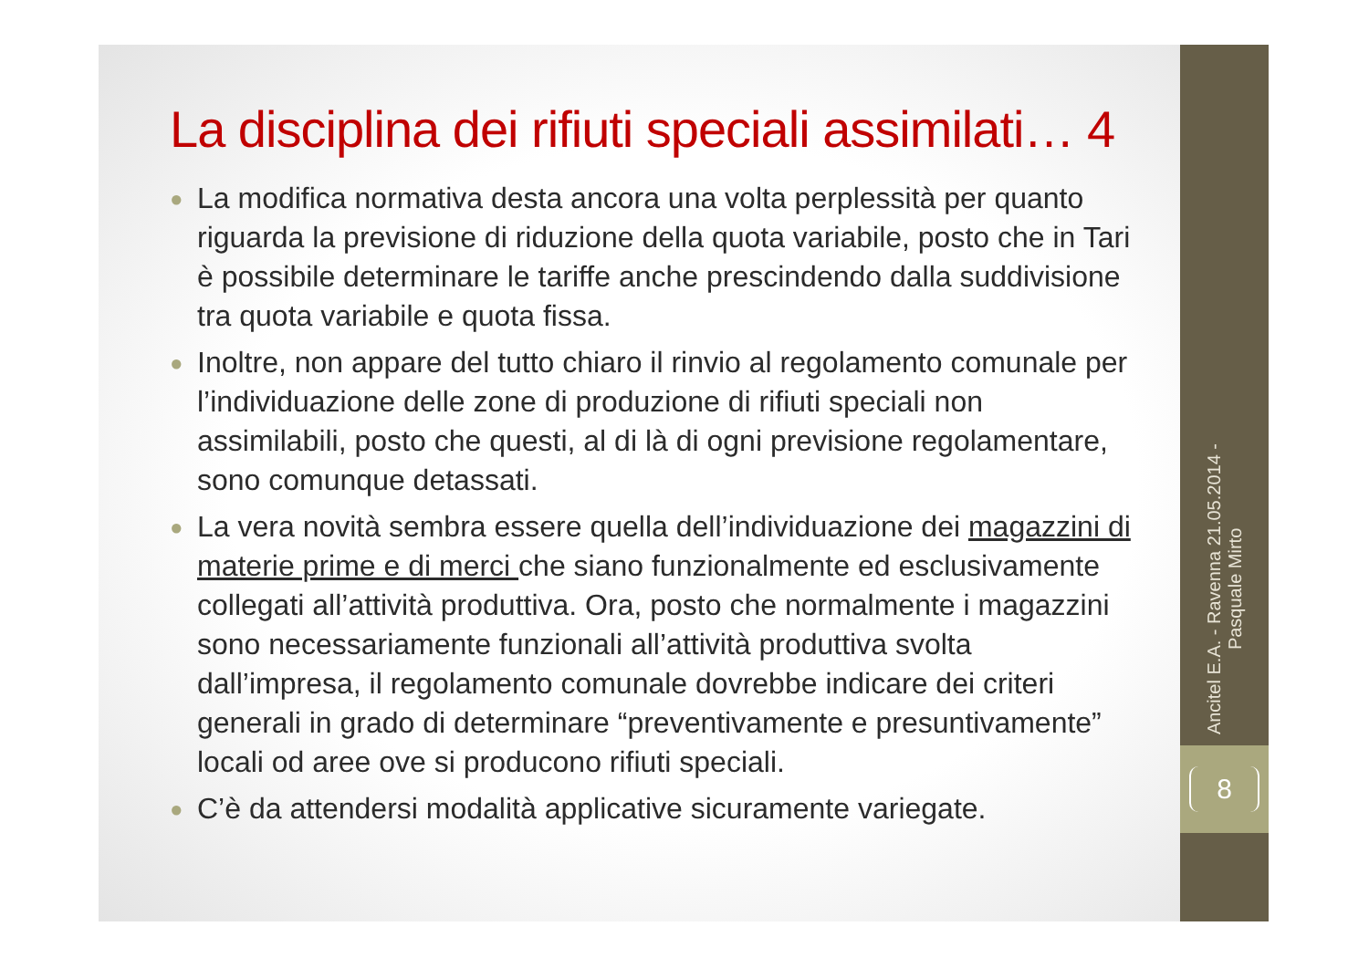La disciplina dei rifiuti speciali assimilati… 4
● La modifica normativa desta ancora una volta perplessità per quanto riguarda la previsione di riduzione della quota variabile, posto che in Tari è possibile determinare le tariffe anche prescindendo dalla suddivisione tra quota variabile e quota fissa.
● Inoltre, non appare del tutto chiaro il rinvio al regolamento comunale per l’individuazione delle zone di produzione di rifiuti speciali non assimilabili, posto che questi, al di là di ogni previsione regolamentare, sono comunque detassati.
● La vera novità sembra essere quella dell’individuazione dei magazzini di materie prime e di merci che siano funzionalmente ed esclusivamente collegati all’attività produttiva. Ora, posto che normalmente i magazzini sono necessariamente funzionali all’attività produttiva svolta dall’impresa, il regolamento comunale dovrebbe indicare dei criteri generali in grado di determinare “preventivamente e presuntivamente” locali od aree ove si producono rifiuti speciali.
● C’è da attendersi modalità applicative sicuramente variegate.
Ancitel E.A. - Ravenna 21.05.2014 -
Pasquale Mirto
8